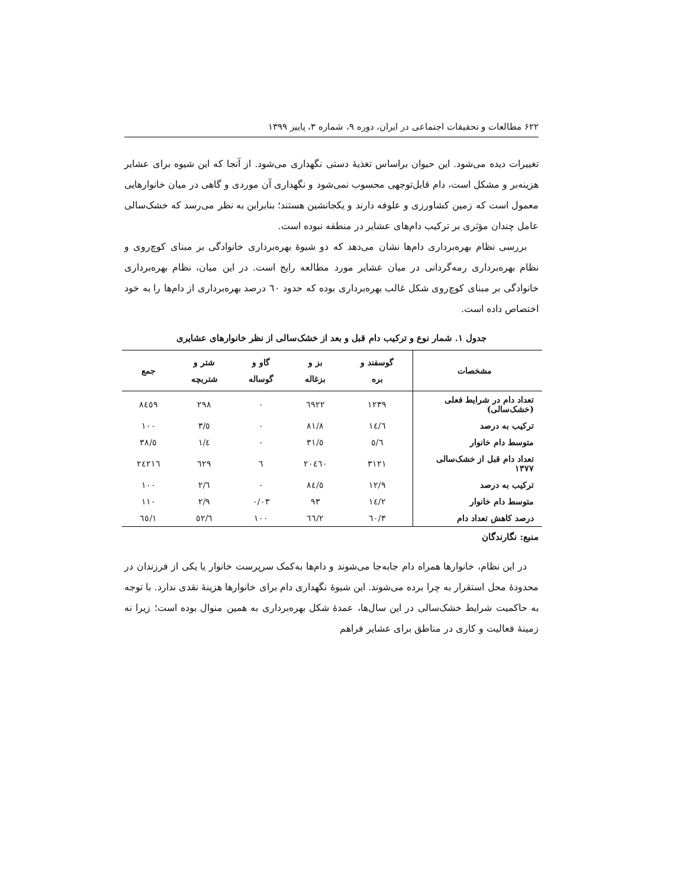۶۲۲ مطالعات و تحقیقات اجتماعی در ایران، دوره ۹، شماره ۳، پاییز ۱۳۹۹
تغییرات دیده می‌شود. این حیوان براساس تغذیهٔ دستی نگهداری می‌شود. از آنجا که این شیوه برای عشایر هزینه‌بر و مشکل است، دام قابل‌توجهی محسوب نمی‌شود و نگهداری آن موردی و گاهی در میان خانوارهایی معمول است که زمین کشاورزی و علوفه دارند و یکجانشین هستند؛ بنابراین به نظر می‌رسد که خشک‌سالی عامل چندان مؤثری بر ترکیب دام‌های عشایر در منطقه نبوده است.
بررسی نظام بهره‌برداری دام‌ها نشان می‌دهد که دو شیوهٔ بهره‌برداری خانوادگی بر مبنای کوچ‌روی و نظام بهره‌برداری رمه‌گردانی در میان عشایر مورد مطالعه رایج است. در این میان، نظام بهره‌برداری خانوادگی بر مبنای کوچ‌روی شکل غالب بهره‌برداری بوده که حدود ٦٠ درصد بهره‌برداری از دام‌ها را به خود اختصاص داده است.
جدول ۱. شمار نوع و ترکیب دام قبل و بعد از خشک‌سالی از نظر خانوارهای عشایری
| مشخصات | گوسفند و بره | بز و بزغاله | گاو و گوساله | شتر و شتربچه | جمع |
| --- | --- | --- | --- | --- | --- |
| تعداد دام در شرایط فعلی (خشک‌سالی) | ١٢٣٩ | ٦٩٢٢ | ٠ | ٢٩٨ | ٨٤٥٩ |
| ترکیب به درصد | ١٤/٦ | ٨١/٨ | ٠ | ٣/٥ | ١٠٠ |
| متوسط دام خانوار | ٥/٦ | ٣١/٥ | ٠ | ١/٤ | ٣٨/٥ |
| تعداد دام قبل از خشک‌سالی ۱۳۷۷ | ٣١٢١ | ٢٠٤٦٠ | ٦ | ٦٢٩ | ٢٤٢١٦ |
| ترکیب به درصد | ١٢/٩ | ٨٤/٥ | ٠ | ٢/٦ | ١٠٠ |
| متوسط دام خانوار | ١٤/٢ | ٩٣ | ٠/٠٣ | ٢/٩ | ١١٠ |
| درصد کاهش تعداد دام | ٦٠/٣ | ٦٦/٢ | ١٠٠ | ٥٢/٦ | ٦٥/١ |
منبع: نگارندگان
در این نظام، خانوارها همراه دام جابه‌جا می‌شوند و دام‌ها به‌کمک سرپرست خانوار یا یکی از فرزندان در محدودهٔ محل استقرار به چرا برده می‌شوند. این شیوهٔ نگهداری دام برای خانوارها هزینهٔ نقدی ندارد. با توجه به حاکمیت شرایط خشک‌سالی در این سال‌ها، عمدهٔ شکل بهره‌برداری به همین منوال بوده است؛ زیرا نه زمینهٔ فعالیت و کاری در مناطق برای عشایر فراهم